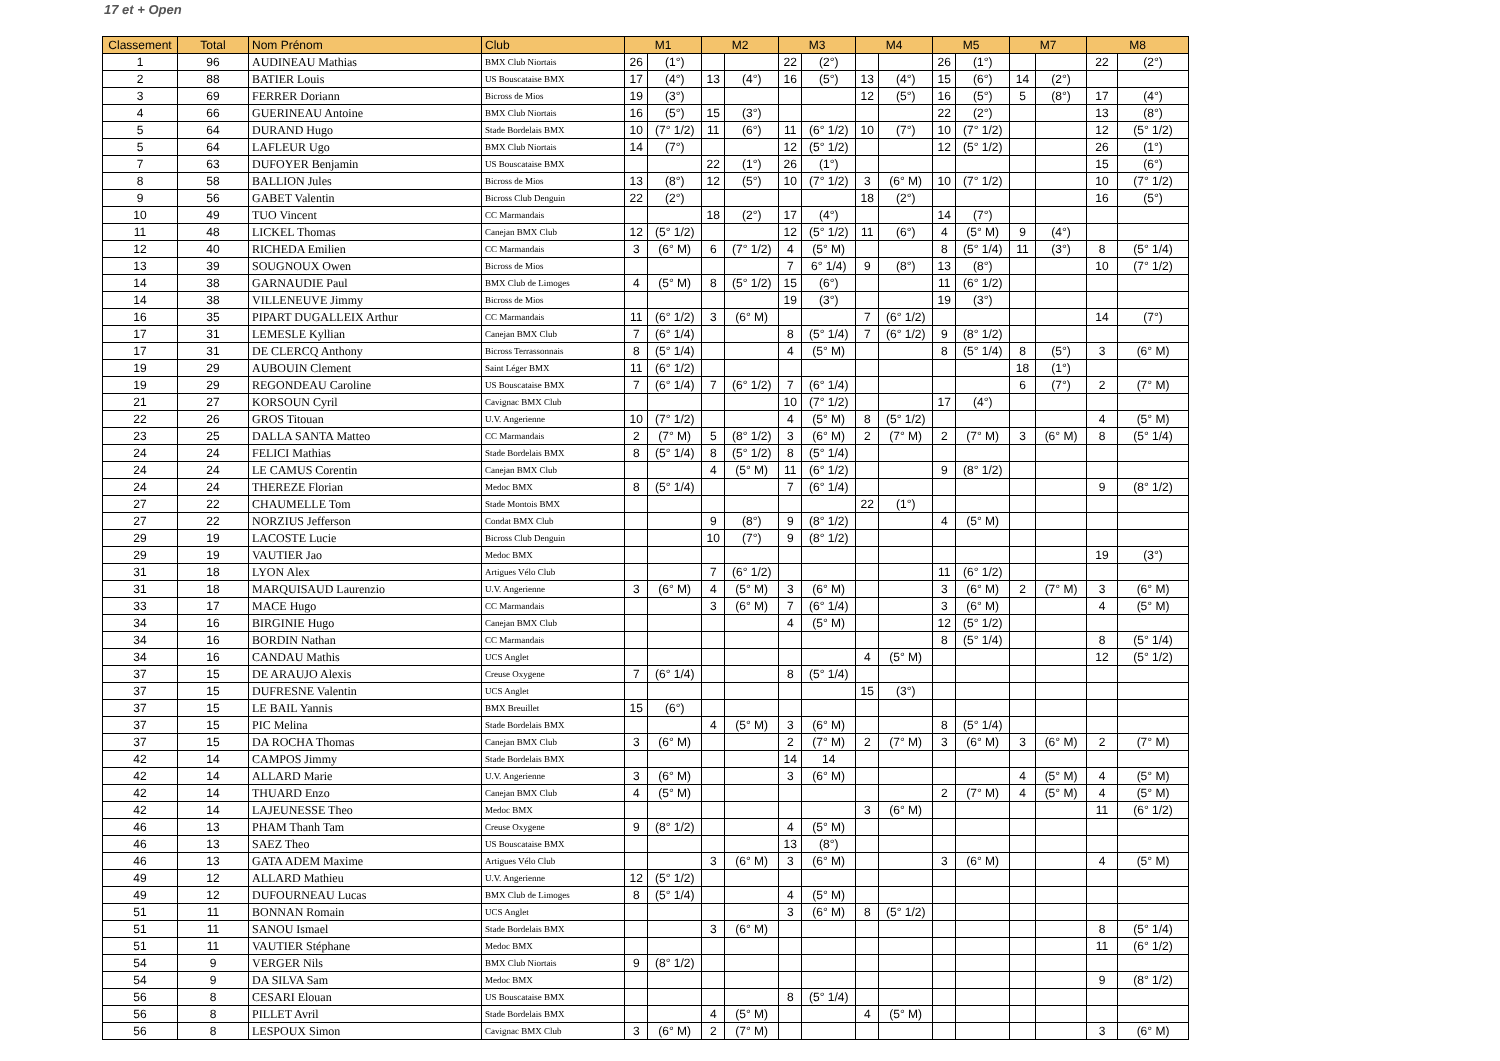17 et + Open
| Classement | Total | Nom Prénom | Club | M1 | | M2 | | M3 | | M4 | | M5 | | M7 | | M8 | |
| --- | --- | --- | --- | --- | --- | --- | --- | --- | --- | --- | --- | --- | --- | --- | --- | --- | --- |
| 1 | 96 | AUDINEAU Mathias | BMX Club Niortais | 26 | (1°) | | | 22 | (2°) | | | 26 | (1°) | | | 22 | (2°) |
| 2 | 88 | BATIER Louis | US Bouscataise BMX | 17 | (4°) | 13 | (4°) | 16 | (5°) | 13 | (4°) | 15 | (6°) | 14 | (2°) | | |
| 3 | 69 | FERRER Doriann | Bicross de Mios | 19 | (3°) | | | | | 12 | (5°) | 16 | (5°) | 5 | (8°) | 17 | (4°) |
| 4 | 66 | GUERINEAU Antoine | BMX Club Niortais | 16 | (5°) | 15 | (3°) | | | | | 22 | (2°) | | | 13 | (8°) |
| 5 | 64 | DURAND Hugo | Stade Bordelais BMX | 10 | (7° 1/2) | 11 | (6°) | 11 | (6° 1/2) | 10 | (7°) | 10 | (7° 1/2) | | | 12 | (5° 1/2) |
| 5 | 64 | LAFLEUR Ugo | BMX Club Niortais | 14 | (7°) | | | 12 | (5° 1/2) | | | 12 | (5° 1/2) | | | 26 | (1°) |
| 7 | 63 | DUFOYER Benjamin | US Bouscataise BMX | | | 22 | (1°) | 26 | (1°) | | | | | | | 15 | (6°) |
| 8 | 58 | BALLION Jules | Bicross de Mios | 13 | (8°) | 12 | (5°) | 10 | (7° 1/2) | 3 | (6° M) | 10 | (7° 1/2) | | | 10 | (7° 1/2) |
| 9 | 56 | GABET Valentin | Bicross Club Denguin | 22 | (2°) | | | | | 18 | (2°) | | | | | 16 | (5°) |
| 10 | 49 | TUO Vincent | CC Marmandais | | | 18 | (2°) | 17 | (4°) | | | 14 | (7°) | | | | |
| 11 | 48 | LICKEL Thomas | Canejan BMX Club | 12 | (5° 1/2) | | | 12 | (5° 1/2) | 11 | (6°) | 4 | (5° M) | 9 | (4°) | | |
| 12 | 40 | RICHEDA Emilien | CC Marmandais | 3 | (6° M) | 6 | (7° 1/2) | 4 | (5° M) | | | 8 | (5° 1/4) | 11 | (3°) | 8 | (5° 1/4) |
| 13 | 39 | SOUGNOUX Owen | Bicross de Mios | | | | | 7 | 6° 1/4) | 9 | (8°) | 13 | (8°) | | | 10 | (7° 1/2) |
| 14 | 38 | GARNAUDIE Paul | BMX Club de Limoges | 4 | (5° M) | 8 | (5° 1/2) | 15 | (6°) | | | 11 | (6° 1/2) | | | | |
| 14 | 38 | VILLENEUVE Jimmy | Bicross de Mios | | | | | 19 | (3°) | | | 19 | (3°) | | | | |
| 16 | 35 | PIPART DUGALLEIX Arthur | CC Marmandais | 11 | (6° 1/2) | 3 | (6° M) | | | 7 | (6° 1/2) | | | | | 14 | (7°) |
| 17 | 31 | LEMESLE Kyllian | Canejan BMX Club | 7 | (6° 1/4) | | | 8 | (5° 1/4) | 7 | (6° 1/2) | 9 | (8° 1/2) | | | | |
| 17 | 31 | DE CLERCQ Anthony | Bicross Terrassonnais | 8 | (5° 1/4) | | | 4 | (5° M) | | | 8 | (5° 1/4) | 8 | (5°) | 3 | (6° M) |
| 19 | 29 | AUBOUIN Clement | Saint Léger BMX | 11 | (6° 1/2) | | | | | | | | | 18 | (1°) | | |
| 19 | 29 | REGONDEAU Caroline | US Bouscataise BMX | 7 | (6° 1/4) | 7 | (6° 1/2) | 7 | (6° 1/4) | | | | | 6 | (7°) | 2 | (7° M) |
| 21 | 27 | KORSOUN Cyril | Cavignac BMX Club | | | | | 10 | (7° 1/2) | | | 17 | (4°) | | | | |
| 22 | 26 | GROS Titouan | U.V. Angerienne | 10 | (7° 1/2) | | | 4 | (5° M) | 8 | (5° 1/2) | | | | | 4 | (5° M) |
| 23 | 25 | DALLA SANTA Matteo | CC Marmandais | 2 | (7° M) | 5 | (8° 1/2) | 3 | (6° M) | 2 | (7° M) | 2 | (7° M) | 3 | (6° M) | 8 | (5° 1/4) |
| 24 | 24 | FELICI Mathias | Stade Bordelais BMX | 8 | (5° 1/4) | 8 | (5° 1/2) | 8 | (5° 1/4) | | | | | | | | |
| 24 | 24 | LE CAMUS Corentin | Canejan BMX Club | | | 4 | (5° M) | 11 | (6° 1/2) | | | 9 | (8° 1/2) | | | | |
| 24 | 24 | THEREZE Florian | Medoc BMX | 8 | (5° 1/4) | | | 7 | (6° 1/4) | | | | | | | 9 | (8° 1/2) |
| 27 | 22 | CHAUMELLE Tom | Stade Montois BMX | | | | | | | 22 | (1°) | | | | | | |
| 27 | 22 | NORZIUS Jefferson | Condat BMX Club | | | 9 | (8°) | 9 | (8° 1/2) | | | 4 | (5° M) | | | | |
| 29 | 19 | LACOSTE Lucie | Bicross Club Denguin | | | 10 | (7°) | 9 | (8° 1/2) | | | | | | | | |
| 29 | 19 | VAUTIER Jao | Medoc BMX | | | | | | | | | | | | | 19 | (3°) |
| 31 | 18 | LYON Alex | Artigues Vélo Club | | | 7 | (6° 1/2) | | | | | 11 | (6° 1/2) | | | | |
| 31 | 18 | MARQUISAUD Laurenzio | U.V. Angerienne | 3 | (6° M) | 4 | (5° M) | 3 | (6° M) | | | 3 | (6° M) | 2 | (7° M) | 3 | (6° M) |
| 33 | 17 | MACE Hugo | CC Marmandais | | | 3 | (6° M) | 7 | (6° 1/4) | | | 3 | (6° M) | | | 4 | (5° M) |
| 34 | 16 | BIRGINIE Hugo | Canejan BMX Club | | | | | 4 | (5° M) | | | 12 | (5° 1/2) | | | | |
| 34 | 16 | BORDIN Nathan | CC Marmandais | | | | | | | | | 8 | (5° 1/4) | | | 8 | (5° 1/4) |
| 34 | 16 | CANDAU Mathis | UCS Anglet | | | | | | | 4 | (5° M) | | | | | 12 | (5° 1/2) |
| 37 | 15 | DE ARAUJO Alexis | Creuse Oxygene | 7 | (6° 1/4) | | | 8 | (5° 1/4) | | | | | | | | |
| 37 | 15 | DUFRESNE Valentin | UCS Anglet | | | | | | | 15 | (3°) | | | | | | |
| 37 | 15 | LE BAIL Yannis | BMX Breuillet | 15 | (6°) | | | | | | | | | | | | |
| 37 | 15 | PIC Melina | Stade Bordelais BMX | | | 4 | (5° M) | 3 | (6° M) | | | 8 | (5° 1/4) | | | | |
| 37 | 15 | DA ROCHA Thomas | Canejan BMX Club | 3 | (6° M) | | | 2 | (7° M) | 2 | (7° M) | 3 | (6° M) | 3 | (6° M) | 2 | (7° M) |
| 42 | 14 | CAMPOS Jimmy | Stade Bordelais BMX | | | | | 14 | 14 | | | | | | | | |
| 42 | 14 | ALLARD Marie | U.V. Angerienne | 3 | (6° M) | | | 3 | (6° M) | | | | | 4 | (5° M) | 4 | (5° M) |
| 42 | 14 | THUARD Enzo | Canejan BMX Club | 4 | (5° M) | | | | | | | 2 | (7° M) | 4 | (5° M) | 4 | (5° M) |
| 42 | 14 | LAJEUNESSE Theo | Medoc BMX | | | | | | | 3 | (6° M) | | | | | 11 | (6° 1/2) |
| 46 | 13 | PHAM Thanh Tam | Creuse Oxygene | 9 | (8° 1/2) | | | 4 | (5° M) | | | | | | | | |
| 46 | 13 | SAEZ Theo | US Bouscataise BMX | | | | | 13 | (8°) | | | | | | | | |
| 46 | 13 | GATA ADEM Maxime | Artigues Vélo Club | | | 3 | (6° M) | 3 | (6° M) | | | 3 | (6° M) | | | 4 | (5° M) |
| 49 | 12 | ALLARD Mathieu | U.V. Angerienne | 12 | (5° 1/2) | | | | | | | | | | | | |
| 49 | 12 | DUFOURNEAU Lucas | BMX Club de Limoges | 8 | (5° 1/4) | | | 4 | (5° M) | | | | | | | | |
| 51 | 11 | BONNAN Romain | UCS Anglet | | | | | 3 | (6° M) | 8 | (5° 1/2) | | | | | | |
| 51 | 11 | SANOU Ismael | Stade Bordelais BMX | | | 3 | (6° M) | | | | | | | | | 8 | (5° 1/4) |
| 51 | 11 | VAUTIER Stéphane | Medoc BMX | | | | | | | | | | | | | 11 | (6° 1/2) |
| 54 | 9 | VERGER Nils | BMX Club Niortais | 9 | (8° 1/2) | | | | | | | | | | | | |
| 54 | 9 | DA SILVA Sam | Medoc BMX | | | | | | | | | | | | | 9 | (8° 1/2) |
| 56 | 8 | CESARI Elouan | US Bouscataise BMX | | | | | 8 | (5° 1/4) | | | | | | | | |
| 56 | 8 | PILLET Avril | Stade Bordelais BMX | | | 4 | (5° M) | | | 4 | (5° M) | | | | | | |
| 56 | 8 | LESPOUX Simon | Cavignac BMX Club | 3 | (6° M) | 2 | (7° M) | | | | | | | | | 3 | (6° M) |